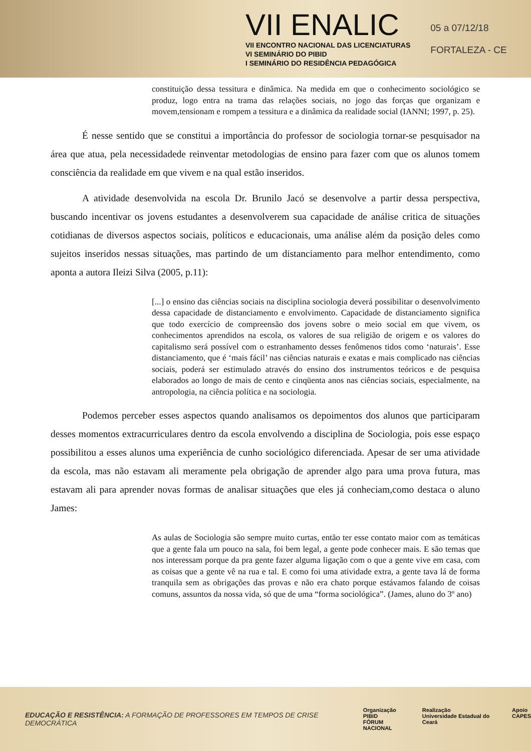VII ENALIC
VII ENCONTRO NACIONAL DAS LICENCIATURAS
VI SEMINÁRIO DO PIBID
I SEMINÁRIO DO RESIDÊNCIA PEDAGÓGICA
05 a 07/12/18
FORTALEZA - CE
constituição dessa tessitura e dinâmica. Na medida em que o conhecimento sociológico se produz, logo entra na trama das relações sociais, no jogo das forças que organizam e movem,tensionam e rompem a tessitura e a dinâmica da realidade social (IANNI; 1997, p. 25).
É nesse sentido que se constitui a importância do professor de sociologia tornar-se pesquisador na área que atua, pela necessidadede reinventar metodologias de ensino para fazer com que os alunos tomem consciência da realidade em que vivem e na qual estão inseridos.
A atividade desenvolvida na escola Dr. Brunilo Jacó se desenvolve a partir dessa perspectiva, buscando incentivar os jovens estudantes a desenvolverem sua capacidade de análise critica de situações cotidianas de diversos aspectos sociais, políticos e educacionais, uma análise além da posição deles como sujeitos inseridos nessas situações, mas partindo de um distanciamento para melhor entendimento, como aponta a autora Ileizi Silva (2005, p.11):
[...] o ensino das ciências sociais na disciplina sociologia deverá possibilitar o desenvolvimento dessa capacidade de distanciamento e envolvimento. Capacidade de distanciamento significa que todo exercício de compreensão dos jovens sobre o meio social em que vivem, os conhecimentos aprendidos na escola, os valores de sua religião de origem e os valores do capitalismo será possível com o estranhamento desses fenômenos tidos como ‘naturais’. Esse distanciamento, que é ‘mais fácil’ nas ciências naturais e exatas e mais complicado nas ciências sociais, poderá ser estimulado através do ensino dos instrumentos teóricos e de pesquisa elaborados ao longo de mais de cento e cinqüenta anos nas ciências sociais, especialmente, na antropologia, na ciência política e na sociologia.
Podemos perceber esses aspectos quando analisamos os depoimentos dos alunos que participaram desses momentos extracurriculares dentro da escola envolvendo a disciplina de Sociologia, pois esse espaço possibilitou a esses alunos uma experiência de cunho sociológico diferenciada. Apesar de ser uma atividade da escola, mas não estavam ali meramente pela obrigação de aprender algo para uma prova futura, mas estavam ali para aprender novas formas de analisar situações que eles já conheciam,como destaca o aluno James:
As aulas de Sociologia são sempre muito curtas, então ter esse contato maior com as temáticas que a gente fala um pouco na sala, foi bem legal, a gente pode conhecer mais. E são temas que nos interessam porque da pra gente fazer alguma ligação com o que a gente vive em casa, com as coisas que a gente vê na rua e tal. E como foi uma atividade extra, a gente tava lá de forma tranquila sem as obrigações das provas e não era chato porque estávamos falando de coisas comuns, assuntos da nossa vida, só que de uma “forma sociológica”. (James, aluno do 3º ano)
EDUCAÇÃO E RESISTÊNCIA: A FORMAÇÃO DE PROFESSORES EM TEMPOS DE CRISE DEMOCRÁTICA
Organização
PIBID
FÓRUM NACIONAL Realização
Universidade Estadual do Ceará Apoio
CAPES